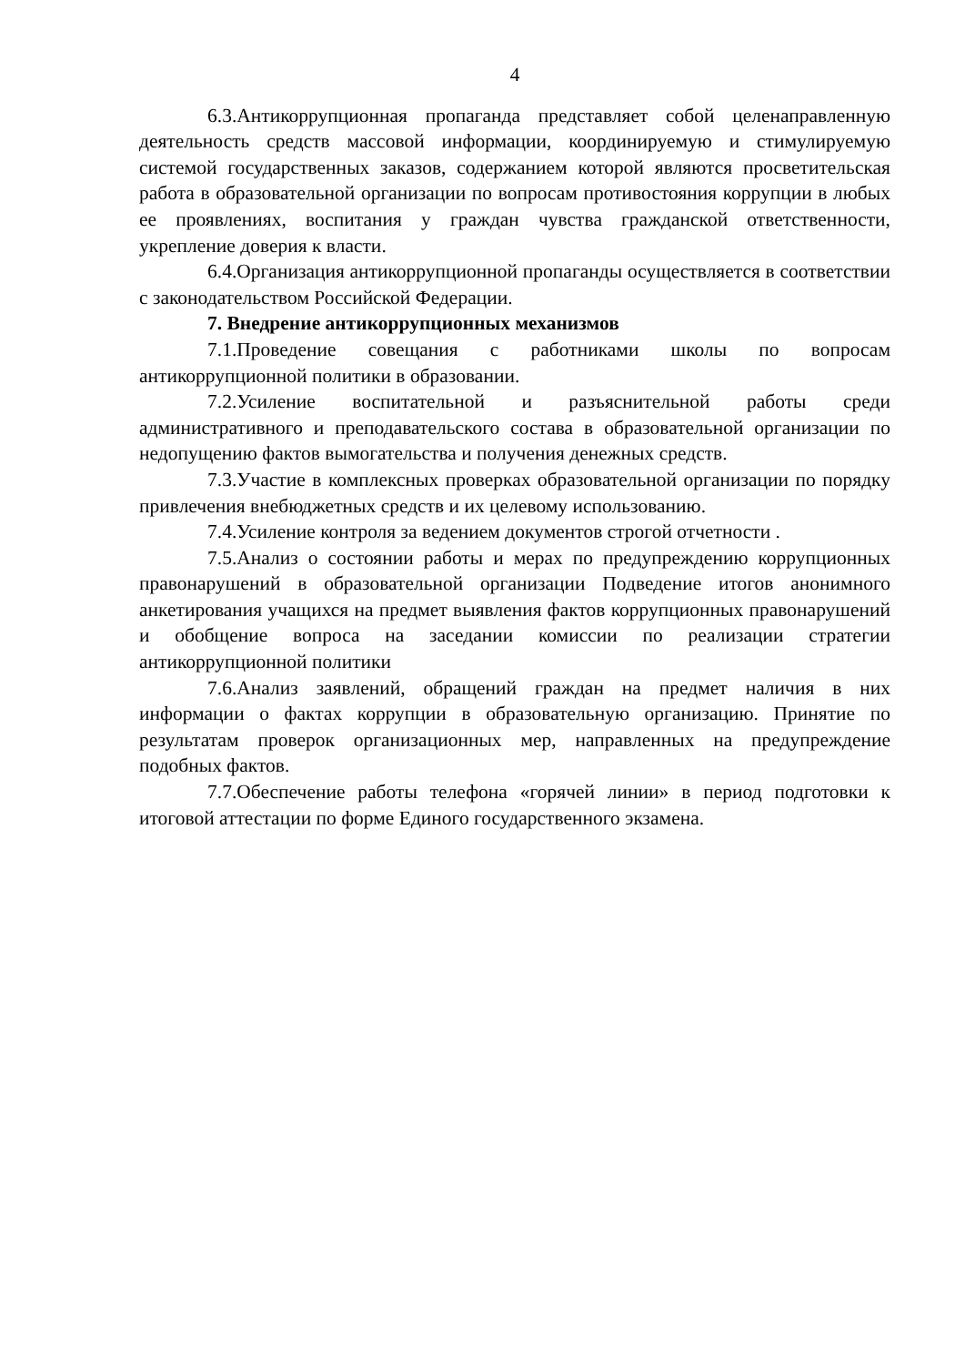4
6.3.Антикоррупционная пропаганда представляет собой целенаправленную деятельность средств массовой информации, координируемую и стимулируемую системой государственных заказов, содержанием которой являются просветительская работа в образовательной организации по вопросам противостояния коррупции в любых ее проявлениях, воспитания у граждан чувства гражданской ответственности, укрепление доверия к власти.
6.4.Организация антикоррупционной пропаганды осуществляется в соответствии с законодательством Российской Федерации.
7. Внедрение антикоррупционных механизмов
7.1.Проведение совещания с работниками школы по вопросам антикоррупционной политики в образовании.
7.2.Усиление воспитательной и разъяснительной работы среди административного и преподавательского состава в образовательной организации по недопущению фактов вымогательства и получения денежных средств.
7.3.Участие в комплексных проверках образовательной организации по порядку привлечения внебюджетных средств и их целевому использованию.
7.4.Усиление контроля за ведением документов строгой отчетности .
7.5.Анализ о состоянии работы и мерах по предупреждению коррупционных правонарушений в образовательной организации Подведение итогов анонимного анкетирования учащихся на предмет выявления фактов коррупционных правонарушений и обобщение вопроса на заседании комиссии по реализации стратегии антикоррупционной политики
7.6.Анализ заявлений, обращений граждан на предмет наличия в них информации о фактах коррупции в образовательную организацию. Принятие по результатам проверок организационных мер, направленных на предупреждение подобных фактов.
7.7.Обеспечение работы телефона «горячей линии» в период подготовки к итоговой аттестации по форме Единого государственного экзамена.